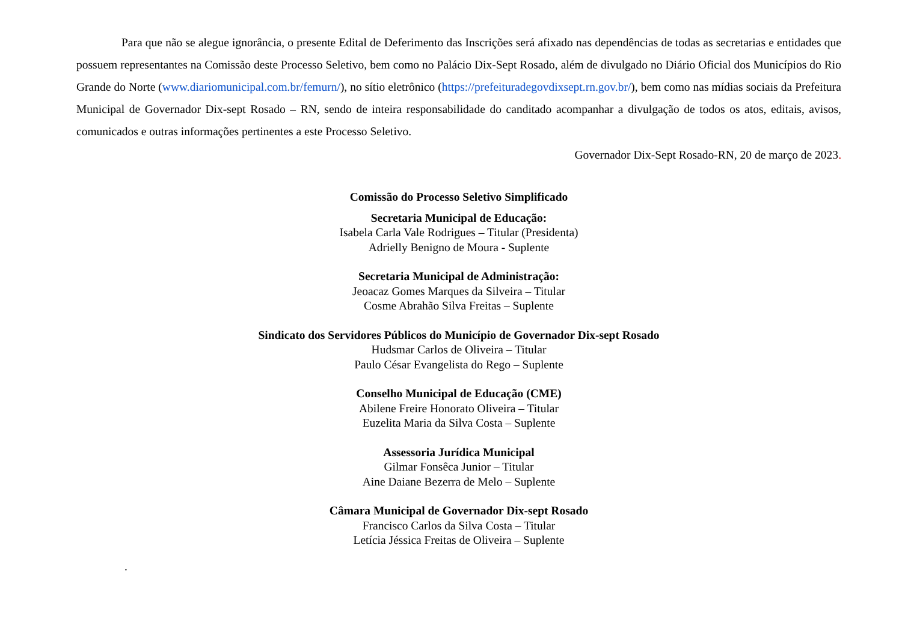Para que não se alegue ignorância, o presente Edital de Deferimento das Inscrições será afixado nas dependências de todas as secretarias e entidades que possuem representantes na Comissão deste Processo Seletivo, bem como no Palácio Dix-Sept Rosado, além de divulgado no Diário Oficial dos Municípios do Rio Grande do Norte (www.diariomunicipal.com.br/femurn/), no sítio eletrônico (https://prefeituradegovdixsept.rn.gov.br/), bem como nas mídias sociais da Prefeitura Municipal de Governador Dix-sept Rosado – RN, sendo de inteira responsabilidade do canditado acompanhar a divulgação de todos os atos, editais, avisos, comunicados e outras informações pertinentes a este Processo Seletivo.
Governador Dix-Sept Rosado-RN, 20 de março de 2023.
Comissão do Processo Seletivo Simplificado
Secretaria Municipal de Educação:
Isabela Carla Vale Rodrigues – Titular (Presidenta)
Adrielly Benigno de Moura - Suplente
Secretaria Municipal de Administração:
Jeoacaz Gomes Marques da Silveira – Titular
Cosme Abrahão Silva Freitas – Suplente
Sindicato dos Servidores Públicos do Município de Governador Dix-sept Rosado
Hudsmar Carlos de Oliveira – Titular
Paulo César Evangelista do Rego – Suplente
Conselho Municipal de Educação (CME)
Abilene Freire Honorato Oliveira – Titular
Euzelita Maria da Silva Costa – Suplente
Assessoria Jurídica Municipal
Gilmar Fonsêca Junior – Titular
Aine Daiane Bezerra de Melo – Suplente
Câmara Municipal de Governador Dix-sept Rosado
Francisco Carlos da Silva Costa – Titular
Letícia Jéssica Freitas de Oliveira – Suplente
.